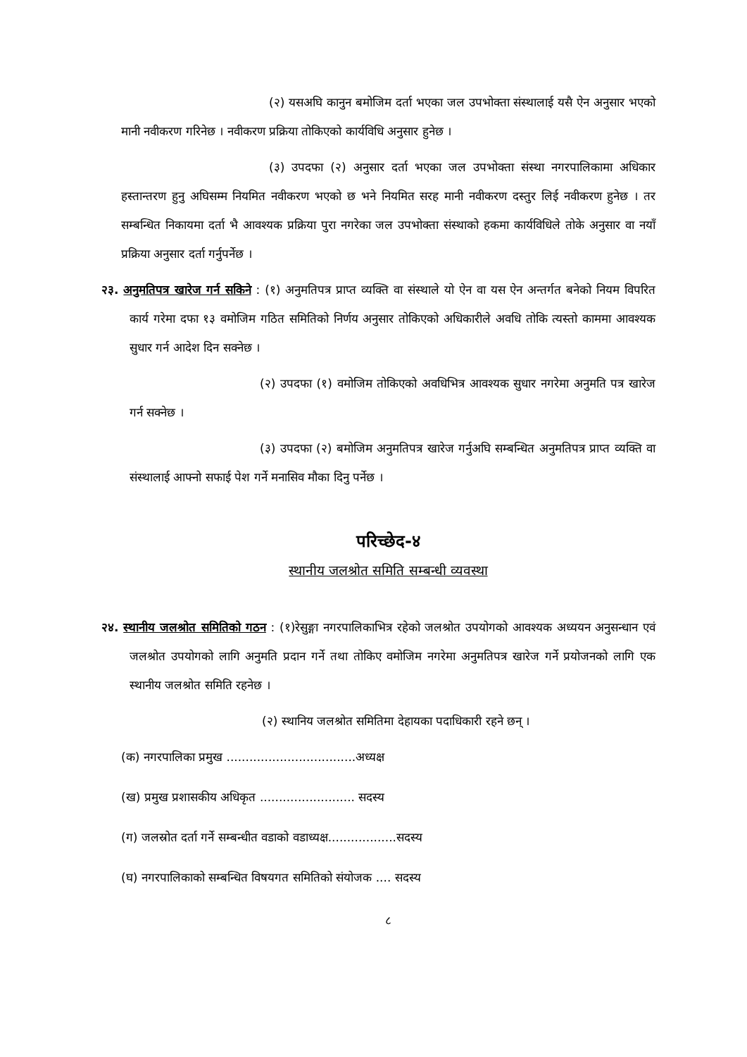(२) यसअघि कानुन बमोजिम दर्ता भएका जल उपभोक्ता संस्थालाई यसै ऐन अनुसार भएको मानी नवीकरण गरिनेछ । नवीकरण प्रक्रिया तोकिएको कार्यविधि अनुसार हुनेछ ।
(३) उपदफा (२) अनुसार दर्ता भएका जल उपभोक्ता संस्था नगरपालिकामा अधिकार हस्तान्तरण हुनु अघिसम्म नियमित नवीकरण भएको छ भने नियमित सरह मानी नवीकरण दस्तुर लिई नवीकरण हुनेछ । तर सम्बन्धित निकायमा दर्ता भै आवश्यक प्रक्रिया पुरा नगरेका जल उपभोक्ता संस्थाको हकमा कार्यविधिले तोके अनुसार वा नयाँ प्रक्रिया अनुसार दर्ता गर्नुपर्नेछ ।
२३. अनुमतिपत्र खारेज गर्न सकिने : (१) अनुमतिपत्र प्राप्त व्यक्ति वा संस्थाले यो ऐन वा यस ऐन अन्तर्गत बनेको नियम विपरित कार्य गरेमा दफा १३ वमोजिम गठित समितिको निर्णय अनुसार तोकिएको अधिकारीले अवधि तोकि त्यस्तो काममा आवश्यक सुधार गर्न आदेश दिन सक्नेछ ।
(२) उपदफा (१) वमोजिम तोकिएको अवधिभित्र आवश्यक सुधार नगरेमा अनुमति पत्र खारेज गर्न सक्नेछ ।
(३) उपदफा (२) बमोजिम अनुमतिपत्र खारेज गर्नुअघि सम्बन्धित अनुमतिपत्र प्राप्त व्यक्ति वा संस्थालाई आफ्नो सफाई पेश गर्ने मनासिव मौका दिनु पर्नेछ ।
परिच्छेद-४
स्थानीय जलश्रोत समिति सम्बन्धी व्यवस्था
२४. स्थानीय जलश्रोत समितिको गठन : (१)रेसुङ्गा नगरपालिकाभित्र रहेको जलश्रोत उपयोगको आवश्यक अध्ययन अनुसन्धान एवं जलश्रोत उपयोगको लागि अनुमति प्रदान गर्ने तथा तोकिए वमोजिम नगरेमा अनुमतिपत्र खारेज गर्ने प्रयोजनको लागि एक स्थानीय जलश्रोत समिति रहनेछ ।
(२) स्थानिय जलश्रोत समितिमा देहायका पदाधिकारी रहने छन् ।
(क) नगरपालिका प्रमुख ..................................अध्यक्ष
(ख) प्रमुख प्रशासकीय अधिकृत ......................... सदस्य
(ग) जलस्रोत दर्ता गर्ने सम्बन्धीत वडाको वडाध्यक्ष..................सदस्य
(घ) नगरपालिकाको सम्बन्धित विषयगत समितिको संयोजक .... सदस्य
८